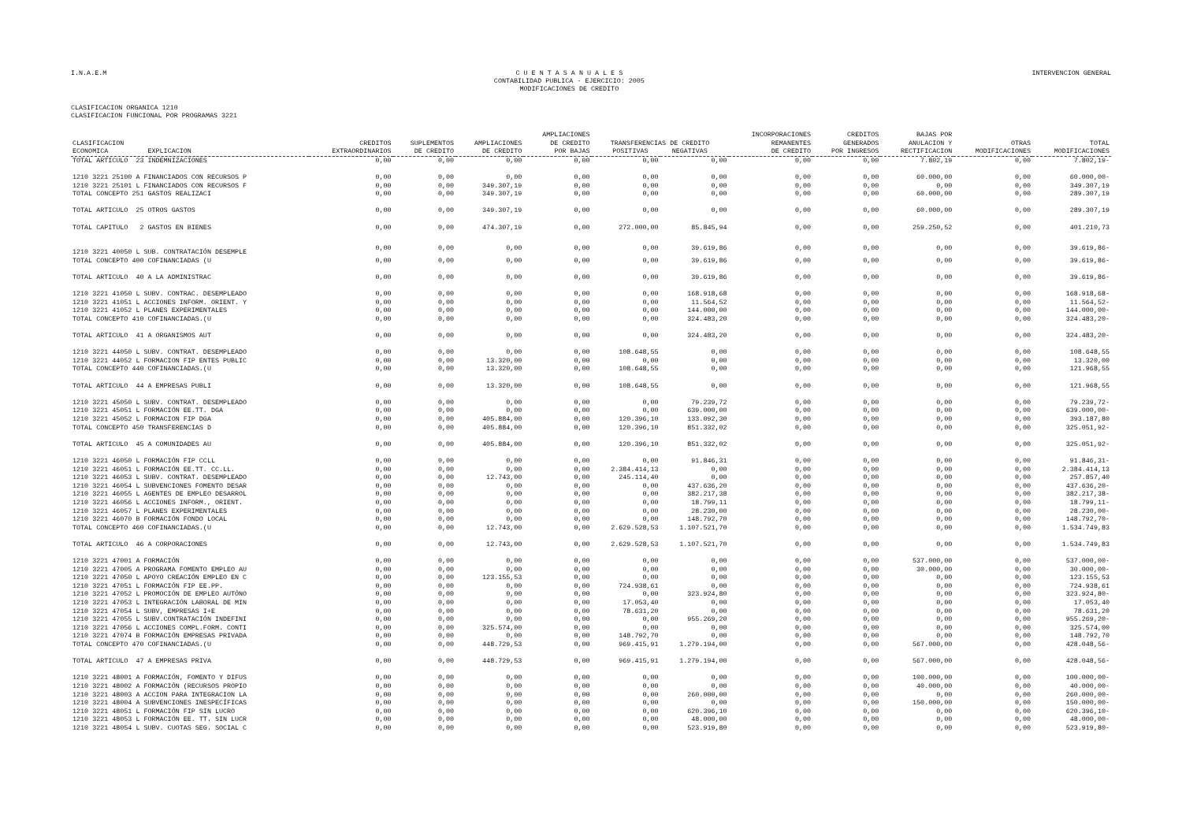I.N.A.E.M C U E N T A S A N U A L E S
CONTABILIDAD PUBLICA - EJERCICIO: 2005
MODIFICACIONES DE CREDITO INTERVENCION GENERAL
CLASIFICACION ORGANICA 1210
CLASIFICACION FUNCIONAL POR PROGRAMAS 3221
| CLASIFICACION ECONOMICA EXPLICACION | CREDITOS EXTRAORDINARIOS | SUPLEMENTOS DE CREDITO | AMPLIACIONES DE CREDITO | AMPLIACIONES DE CREDITO POR BAJAS | TRANSFERENCIAS DE CREDITO POSITIVAS NEGATIVAS | | INCORPORACIONES REMANENTES DE CREDITO | CREDITOS GENERADOS POR INGRESOS | BAJAS POR ANULACION Y RECTIFICACION | OTRAS MODIFICACIONES | TOTAL MODIFICACIONES |
| --- | --- | --- | --- | --- | --- | --- | --- | --- | --- | --- | --- |
| TOTAL ARTICULO 23 INDEMNIZACIONES | 0,00 | 0,00 | 0,00 | 0,00 | 0,00 | 0,00 | 0,00 | 0,00 | 7.802,19 | 0,00 | 7.802,19- |
| 1210 3221 25100 A FINANCIADOS CON RECURSOS P | 0,00 | 0,00 | 0,00 | 0,00 | 0,00 | 0,00 | 0,00 | 0,00 | 60.000,00 | 0,00 | 60.000,00- |
| 1210 3221 25101 L FINANCIADOS CON RECURSOS F | 0,00 | 0,00 | 349.307,19 | 0,00 | 0,00 | 0,00 | 0,00 | 0,00 | 0,00 | 0,00 | 349.307,19 |
| TOTAL CONCEPTO 251 GASTOS REALIZACI | 0,00 | 0,00 | 349.307,19 | 0,00 | 0,00 | 0,00 | 0,00 | 0,00 | 60.000,00 | 0,00 | 289.307,19 |
| TOTAL ARTICULO 25 OTROS GASTOS | 0,00 | 0,00 | 349.307,19 | 0,00 | 0,00 | 0,00 | 0,00 | 0,00 | 60.000,00 | 0,00 | 289.307,19 |
| TOTAL CAPITULO 2 GASTOS EN BIENES | 0,00 | 0,00 | 474.307,19 | 0,00 | 272.000,00 | 85.845,94 | 0,00 | 0,00 | 259.250,52 | 0,00 | 401.210,73 |
| 1210 3221 40050 L SUB. CONTRATACIÓN DESEMPLE | 0,00 | 0,00 | 0,00 | 0,00 | 0,00 | 39.619,86 | 0,00 | 0,00 | 0,00 | 0,00 | 39.619,86- |
| TOTAL CONCEPTO 400 COFINANCIADAS (U | 0,00 | 0,00 | 0,00 | 0,00 | 0,00 | 39.619,86 | 0,00 | 0,00 | 0,00 | 0,00 | 39.619,86- |
| TOTAL ARTICULO 40 A LA ADMINISTRAC | 0,00 | 0,00 | 0,00 | 0,00 | 0,00 | 39.619,86 | 0,00 | 0,00 | 0,00 | 0,00 | 39.619,86- |
| 1210 3221 41050 L SUBV. CONTRAC. DESEMPLEADO | 0,00 | 0,00 | 0,00 | 0,00 | 0,00 | 168.918,68 | 0,00 | 0,00 | 0,00 | 0,00 | 168.918,68- |
| 1210 3221 41051 L ACCIONES INFORM. ORIENT. Y | 0,00 | 0,00 | 0,00 | 0,00 | 0,00 | 11.564,52 | 0,00 | 0,00 | 0,00 | 0,00 | 11.564,52- |
| 1210 3221 41052 L PLANES EXPERIMENTALES | 0,00 | 0,00 | 0,00 | 0,00 | 0,00 | 144.000,00 | 0,00 | 0,00 | 0,00 | 0,00 | 144.000,00- |
| TOTAL CONCEPTO 410 COFINANCIADAS.(U | 0,00 | 0,00 | 0,00 | 0,00 | 0,00 | 324.483,20 | 0,00 | 0,00 | 0,00 | 0,00 | 324.483,20- |
| TOTAL ARTICULO 41 A ORGANISMOS AUT | 0,00 | 0,00 | 0,00 | 0,00 | 0,00 | 324.483,20 | 0,00 | 0,00 | 0,00 | 0,00 | 324.483,20- |
| 1210 3221 44050 L SUBV. CONTRAT. DESEMPLEADO | 0,00 | 0,00 | 0,00 | 0,00 | 108.648,55 | 0,00 | 0,00 | 0,00 | 0,00 | 0,00 | 108.648,55 |
| 1210 3221 44052 L FORMACION FIP ENTES PUBLIC | 0,00 | 0,00 | 13.320,00 | 0,00 | 0,00 | 0,00 | 0,00 | 0,00 | 0,00 | 0,00 | 13.320,00 |
| TOTAL CONCEPTO 440 COFINANCIADAS.(U | 0,00 | 0,00 | 13.320,00 | 0,00 | 108.648,55 | 0,00 | 0,00 | 0,00 | 0,00 | 0,00 | 121.968,55 |
| TOTAL ARTICULO 44 A EMPRESAS PUBLI | 0,00 | 0,00 | 13.320,00 | 0,00 | 108.648,55 | 0,00 | 0,00 | 0,00 | 0,00 | 0,00 | 121.968,55 |
| 1210 3221 45050 L SUBV. CONTRAT. DESEMPLEADO | 0,00 | 0,00 | 0,00 | 0,00 | 0,00 | 79.239,72 | 0,00 | 0,00 | 0,00 | 0,00 | 79.239,72- |
| 1210 3221 45051 L FORMACIÓN EE.TT. DGA | 0,00 | 0,00 | 0,00 | 0,00 | 0,00 | 639.000,00 | 0,00 | 0,00 | 0,00 | 0,00 | 639.000,00- |
| 1210 3221 45052 L FORMACION FIP DGA | 0,00 | 0,00 | 405.884,00 | 0,00 | 120.396,10 | 133.092,30 | 0,00 | 0,00 | 0,00 | 0,00 | 393.187,80 |
| TOTAL CONCEPTO 450 TRANSFERENCIAS D | 0,00 | 0,00 | 405.884,00 | 0,00 | 120.396,10 | 851.332,02 | 0,00 | 0,00 | 0,00 | 0,00 | 325.051,92- |
| TOTAL ARTICULO 45 A COMUNIDADES AU | 0,00 | 0,00 | 405.884,00 | 0,00 | 120.396,10 | 851.332,02 | 0,00 | 0,00 | 0,00 | 0,00 | 325.051,92- |
| 1210 3221 46050 L FORMACIÓN FIP CCLL | 0,00 | 0,00 | 0,00 | 0,00 | 0,00 | 91.846,31 | 0,00 | 0,00 | 0,00 | 0,00 | 91.846,31- |
| 1210 3221 46051 L FORMACIÓN EE.TT. CC.LL. | 0,00 | 0,00 | 0,00 | 0,00 | 2.384.414,13 | 0,00 | 0,00 | 0,00 | 0,00 | 0,00 | 2.384.414,13 |
| 1210 3221 46053 L SUBV. CONTRAT. DESEMPLEADO | 0,00 | 0,00 | 12.743,00 | 0,00 | 245.114,40 | 0,00 | 0,00 | 0,00 | 0,00 | 0,00 | 257.857,40 |
| 1210 3221 46054 L SUBVENCIONES FOMENTO DESAR | 0,00 | 0,00 | 0,00 | 0,00 | 0,00 | 437.636,20 | 0,00 | 0,00 | 0,00 | 0,00 | 437.636,20- |
| 1210 3221 46055 L AGENTES DE EMPLEO DESARROL | 0,00 | 0,00 | 0,00 | 0,00 | 0,00 | 382.217,38 | 0,00 | 0,00 | 0,00 | 0,00 | 382.217,38- |
| 1210 3221 46056 L ACCIONES INFORM., ORIENT. | 0,00 | 0,00 | 0,00 | 0,00 | 0,00 | 18.799,11 | 0,00 | 0,00 | 0,00 | 0,00 | 18.799,11- |
| 1210 3221 46057 L PLANES EXPERIMENTALES | 0,00 | 0,00 | 0,00 | 0,00 | 0,00 | 28.230,00 | 0,00 | 0,00 | 0,00 | 0,00 | 28.230,00- |
| 1210 3221 46070 B FORMACIÓN FONDO LOCAL | 0,00 | 0,00 | 0,00 | 0,00 | 0,00 | 148.792,70 | 0,00 | 0,00 | 0,00 | 0,00 | 148.792,70- |
| TOTAL CONCEPTO 460 COFINANCIADAS.(U | 0,00 | 0,00 | 12.743,00 | 0,00 | 2.629.528,53 | 1.107.521,70 | 0,00 | 0,00 | 0,00 | 0,00 | 1.534.749,83 |
| TOTAL ARTICULO 46 A CORPORACIONES | 0,00 | 0,00 | 12.743,00 | 0,00 | 2.629.528,53 | 1.107.521,70 | 0,00 | 0,00 | 0,00 | 0,00 | 1.534.749,83 |
| 1210 3221 47001 A FORMACIÓN | 0,00 | 0,00 | 0,00 | 0,00 | 0,00 | 0,00 | 0,00 | 0,00 | 537.000,00 | 0,00 | 537.000,00- |
| 1210 3221 47005 A PROGRAMA FOMENTO EMPLEO AU | 0,00 | 0,00 | 0,00 | 0,00 | 0,00 | 0,00 | 0,00 | 0,00 | 30.000,00 | 0,00 | 30.000,00- |
| 1210 3221 47050 L APOYO CREACIÓN EMPLEO EN C | 0,00 | 0,00 | 123.155,53 | 0,00 | 0,00 | 0,00 | 0,00 | 0,00 | 0,00 | 0,00 | 123.155,53 |
| 1210 3221 47051 L FORMACIÓN FIP EE.PP. | 0,00 | 0,00 | 0,00 | 0,00 | 724.938,61 | 0,00 | 0,00 | 0,00 | 0,00 | 0,00 | 724.938,61 |
| 1210 3221 47052 L PROMOCIÓN DE EMPLEO AUTÓNO | 0,00 | 0,00 | 0,00 | 0,00 | 0,00 | 323.924,80 | 0,00 | 0,00 | 0,00 | 0,00 | 323.924,80- |
| 1210 3221 47053 L INTEGRACIÓN LABORAL DE MIN | 0,00 | 0,00 | 0,00 | 0,00 | 17.053,40 | 0,00 | 0,00 | 0,00 | 0,00 | 0,00 | 17.053,40 |
| 1210 3221 47054 L SUBV, EMPRESAS I+E | 0,00 | 0,00 | 0,00 | 0,00 | 78.631,20 | 0,00 | 0,00 | 0,00 | 0,00 | 0,00 | 78.631,20 |
| 1210 3221 47055 L SUBV.CONTRATACIÓN INDEFINI | 0,00 | 0,00 | 0,00 | 0,00 | 0,00 | 955.269,20 | 0,00 | 0,00 | 0,00 | 0,00 | 955.269,20- |
| 1210 3221 47056 L ACCIONES COMPL.FORM. CONTI | 0,00 | 0,00 | 325.574,00 | 0,00 | 0,00 | 0,00 | 0,00 | 0,00 | 0,00 | 0,00 | 325.574,00 |
| 1210 3221 47074 B FORMACIÓN EMPRESAS PRIVADA | 0,00 | 0,00 | 0,00 | 0,00 | 148.792,70 | 0,00 | 0,00 | 0,00 | 0,00 | 0,00 | 148.792,70 |
| TOTAL CONCEPTO 470 COFINANCIADAS.(U | 0,00 | 0,00 | 448.729,53 | 0,00 | 969.415,91 | 1.279.194,00 | 0,00 | 0,00 | 567.000,00 | 0,00 | 428.048,56- |
| TOTAL ARTICULO 47 A EMPRESAS PRIVA | 0,00 | 0,00 | 448.729,53 | 0,00 | 969.415,91 | 1.279.194,00 | 0,00 | 0,00 | 567.000,00 | 0,00 | 428.048,56- |
| 1210 3221 48001 A FORMACIÓN, FOMENTO Y DIFUS | 0,00 | 0,00 | 0,00 | 0,00 | 0,00 | 0,00 | 0,00 | 0,00 | 100.000,00 | 0,00 | 100.000,00- |
| 1210 3221 48002 A FORMACIÓN (RECURSOS PROPIO | 0,00 | 0,00 | 0,00 | 0,00 | 0,00 | 0,00 | 0,00 | 0,00 | 40.000,00 | 0,00 | 40.000,00- |
| 1210 3221 48003 A ACCION PARA INTEGRACION LA | 0,00 | 0,00 | 0,00 | 0,00 | 0,00 | 260.000,00 | 0,00 | 0,00 | 0,00 | 0,00 | 260.000,00- |
| 1210 3221 48004 A SUBVENCIONES INESPECÍFICAS | 0,00 | 0,00 | 0,00 | 0,00 | 0,00 | 0,00 | 0,00 | 0,00 | 150.000,00 | 0,00 | 150.000,00- |
| 1210 3221 48051 L FORMACIÓN FIP SIN LUCRO | 0,00 | 0,00 | 0,00 | 0,00 | 0,00 | 620.396,10 | 0,00 | 0,00 | 0,00 | 0,00 | 620.396,10- |
| 1210 3221 48053 L FORMACIÓN EE. TT. SIN LUCR | 0,00 | 0,00 | 0,00 | 0,00 | 0,00 | 48.000,00 | 0,00 | 0,00 | 0,00 | 0,00 | 48.000,00- |
| 1210 3221 48054 L SUBV. CUOTAS SEG. SOCIAL C | 0,00 | 0,00 | 0,00 | 0,00 | 0,00 | 523.919,80 | 0,00 | 0,00 | 0,00 | 0,00 | 523.919,80- |